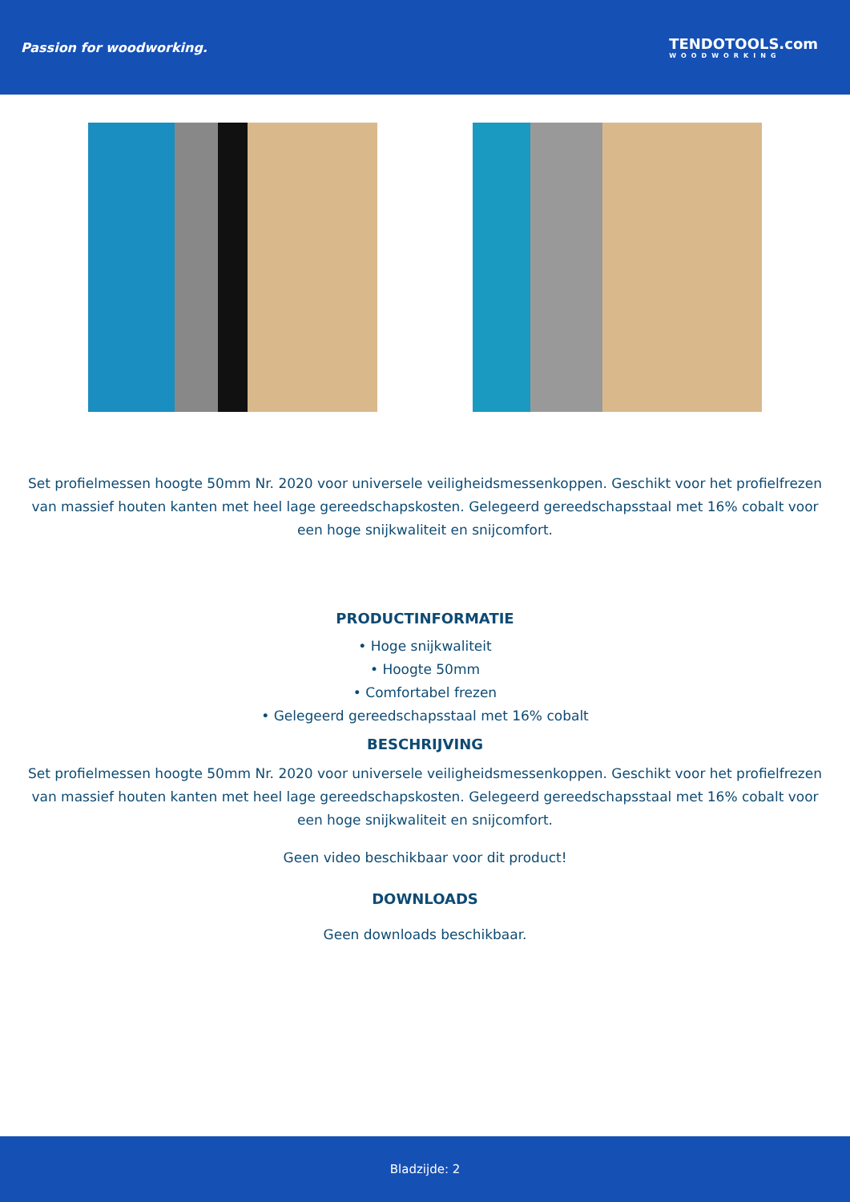Passion for woodworking. TENDOTOOLS.com
WOODWORKING
Set profielmessen hoogte 50mm Nr. 2020 voor universele veiligheidsmessenkoppen. Geschikt voor het profielfrezen van massief houten kanten met heel lage gereedschapskosten. Gelegeerd gereedschapsstaal met 16% cobalt voor een hoge snijkwaliteit en snijcomfort.
PRODUCTINFORMATIE
• Hoge snijkwaliteit
• Hoogte 50mm
• Comfortabel frezen
• Gelegeerd gereedschapsstaal met 16% cobalt
BESCHRIJVING
Set profielmessen hoogte 50mm Nr. 2020 voor universele veiligheidsmessenkoppen. Geschikt voor het profielfrezen van massief houten kanten met heel lage gereedschapskosten. Gelegeerd gereedschapsstaal met 16% cobalt voor een hoge snijkwaliteit en snijcomfort.
Geen video beschikbaar voor dit product!
DOWNLOADS
Geen downloads beschikbaar.
Bladzijde: 2